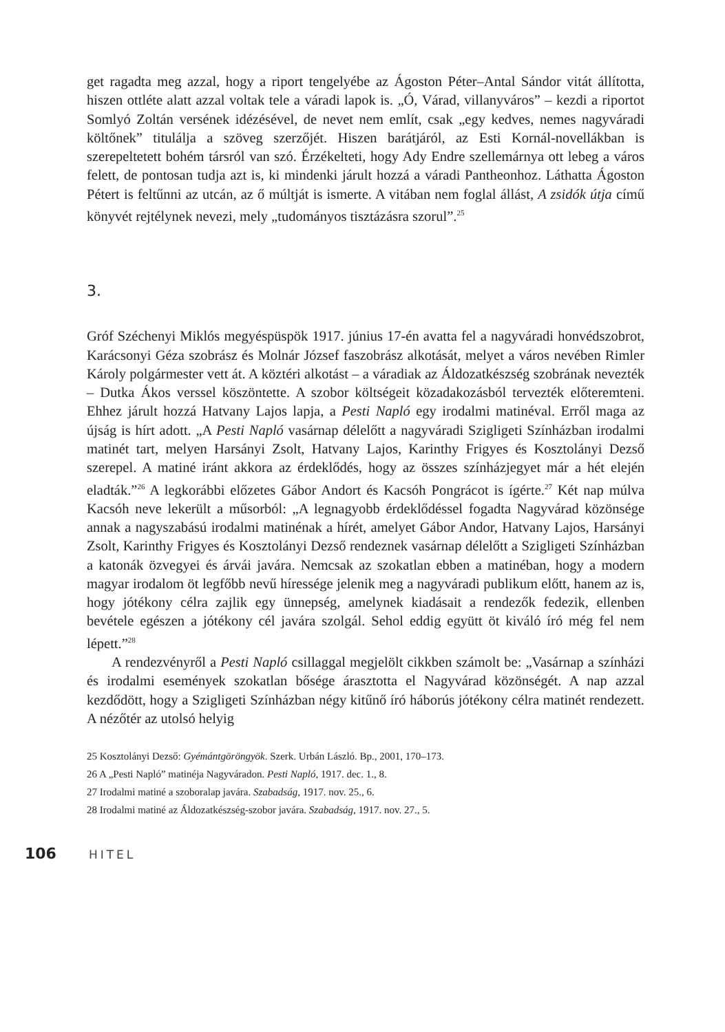get ragadta meg azzal, hogy a riport tengelyébe az Ágoston Péter–Antal Sándor vitát állította, hiszen ottléte alatt azzal voltak tele a váradi lapok is. „Ó, Várad, villanyváros” – kezdi a riportot Somlyó Zoltán versének idézésével, de nevet nem említ, csak „egy kedves, nemes nagyváradi költőnek” titulálja a szöveg szerzőjét. Hiszen barátjáról, az Esti Kornál-novellákban is szerepeltetett bohém társról van szó. Érzékelteti, hogy Ady Endre szellemárnya ott lebeg a város felett, de pontosan tudja azt is, ki mindenki járult hozzá a váradi Pantheonhoz. Láthatta Ágoston Pétert is feltűnni az utcán, az ő múltját is ismerte. A vitában nem foglal állást, A zsidók útja című könyvét rejtélynek nevezi, mely „tudományos tisztázásra szorul”.<sup>25</sup>
3.
Gróf Széchenyi Miklós megyéspüspök 1917. június 17-én avatta fel a nagyváradi honvédszobrot, Karácsonyi Géza szobrász és Molnár József faszobrász alkotását, melyet a város nevében Rimler Károly polgármester vett át. A köztéri alkotást – a váradiak az Áldozatkészség szobrának nevezték – Dutka Ákos verssel köszöntette. A szobor költségeit közadakozásból tervezték előteremteni. Ehhez járult hozzá Hatvany Lajos lapja, a Pesti Napló egy irodalmi matinéval. Erről maga az újság is hírt adott. „A Pesti Napló vasárnap délelőtt a nagyváradi Szigligeti Színházban irodalmi matinét tart, melyen Harsányi Zsolt, Hatvany Lajos, Karinthy Frigyes és Kosztolányi Dezső szerepel. A matiné iránt akkora az érdeklődés, hogy az összes színházjegyet már a hét elején eladták.”<sup>26</sup> A legkorábbi előzetes Gábor Andort és Kacsóh Pongrácot is ígérte.<sup>27</sup> Két nap múlva Kacsóh neve lekerült a műsorból: „A legnagyobb érdeklődéssel fogadta Nagyvárad közönsége annak a nagyszabású irodalmi matinénak a hírét, amelyet Gábor Andor, Hatvany Lajos, Harsányi Zsolt, Karinthy Frigyes és Kosztolányi Dezső rendeznek vasárnap délelőtt a Szigligeti Színházban a katonák özvegyei és árvái javára. Nemcsak az szokatlan ebben a matinéban, hogy a modern magyar irodalom öt legfőbb nevű híressége jelenik meg a nagyváradi publikum előtt, hanem az is, hogy jótékony célra zajlik egy ünnepség, amelynek kiadásait a rendezők fedezik, ellenben bevétele egészen a jótékony cél javára szolgál. Sehol eddig együtt öt kiváló író még fel nem lépett.”<sup>28</sup>
A rendezvényről a Pesti Napló csillaggal megjelölt cikkben számolt be: „Vasárnap a színházi és irodalmi események szokatlan bősége árasztotta el Nagyvárad közönségét. A nap azzal kezdődött, hogy a Szigligeti Színházban négy kitűnő író háborús jótékony célra matinét rendezett. A nézőtér az utolsó helyig
25 Kosztolányi Dezső: Gyémántgöröngyök. Szerk. Urbán László. Bp., 2001, 170–173.
26 A „Pesti Napló” matinéja Nagyváradon. Pesti Napló, 1917. dec. 1., 8.
27 Irodalmi matiné a szoboralap javára. Szabadság, 1917. nov. 25., 6.
28 Irodalmi matiné az Áldozatkészség-szobor javára. Szabadság, 1917. nov. 27., 5.
106 HITEL